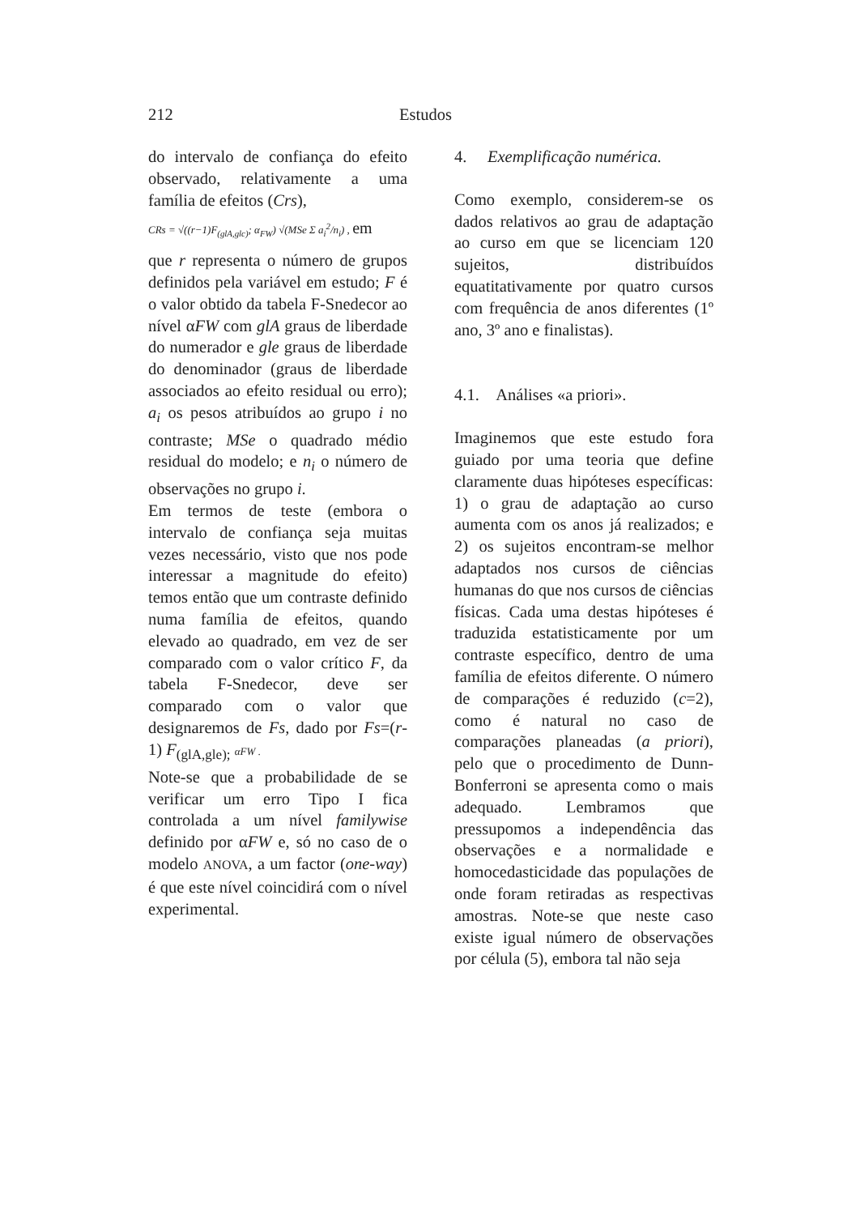212 Estudos
do intervalo de confiança do efeito observado, relativamente a uma família de efeitos (Crs),
CRs = √((r−1)F<sub>(glA,glc)</sub>; α<sub>FW</sub>) √(MSe Σ a<sub>i</sub><sup>2</sup>/n<sub>i</sub>) , em
que r representa o número de grupos definidos pela variável em estudo; F é o valor obtido da tabela F-Snedecor ao nível αFW com glA graus de liberdade do numerador e gle graus de liberdade do denominador (graus de liberdade associados ao efeito residual ou erro); a<sub>i</sub> os pesos atribuídos ao grupo i no contraste; MSe o quadrado médio residual do modelo; e n<sub>i</sub> o número de observações no grupo i.
Em termos de teste (embora o intervalo de confiança seja muitas vezes necessário, visto que nos pode interessar a magnitude do efeito) temos então que um contraste definido numa família de efeitos, quando elevado ao quadrado, em vez de ser comparado com o valor crítico F, da tabela F-Snedecor, deve ser comparado com o valor que designaremos de Fs, dado por Fs=(r-1) F<sub>(glA,gle);</sub> αFW .
Note-se que a probabilidade de se verificar um erro Tipo I fica controlada a um nível familywise definido por αFW e, só no caso de o modelo ANOVA, a um factor (one-way) é que este nível coincidirá com o nível experimental.
4. Exemplificação numérica.
Como exemplo, considerem-se os dados relativos ao grau de adaptação ao curso em que se licenciam 120 sujeitos, distribuídos equatitativamente por quatro cursos com frequência de anos diferentes (1º ano, 3º ano e finalistas).
4.1. Análises «a priori».
Imaginemos que este estudo fora guiado por uma teoria que define claramente duas hipóteses específicas: 1) o grau de adaptação ao curso aumenta com os anos já realizados; e 2) os sujeitos encontram-se melhor adaptados nos cursos de ciências humanas do que nos cursos de ciências físicas. Cada uma destas hipóteses é traduzida estatisticamente por um contraste específico, dentro de uma família de efeitos diferente. O número de comparações é reduzido (c=2), como é natural no caso de comparações planeadas (a priori), pelo que o procedimento de Dunn-Bonferroni se apresenta como o mais adequado. Lembramos que pressupomos a independência das observações e a normalidade e homocedasticidade das populações de onde foram retiradas as respectivas amostras. Note-se que neste caso existe igual número de observações por célula (5), embora tal não seja